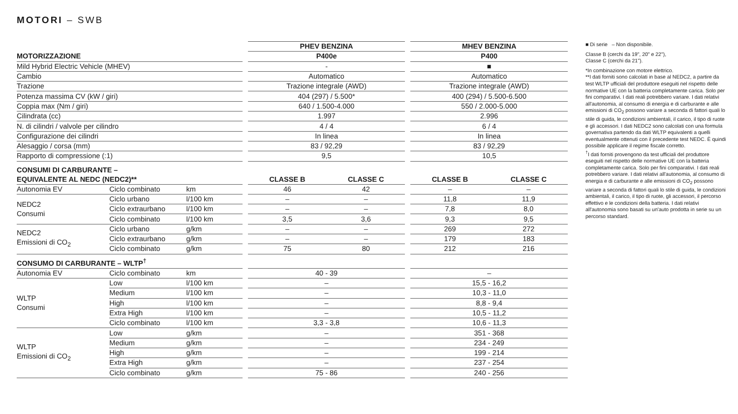MOTORI – SWB
| | | | | PHEV BENZINA | | | MHEV BENZINA | |
| MOTORIZZAZIONE | | | | P400e | | | P400 | |
| Mild Hybrid Electric Vehicle (MHEV) | | | | - | | | ■ | |
| Cambio | | | | Automatico | | | Automatico | |
| Trazione | | | | Trazione integrale (AWD) | | | Trazione integrale (AWD) | |
| Potenza massima CV (kW / giri) | | | | 404 (297) / 5.500* | | | 400 (294) / 5.500-6.500 | |
| Coppia max (Nm / giri) | | | | 640 / 1.500-4.000 | | | 550 / 2.000-5.000 | |
| Cilindrata (cc) | | | | 1.997 | | | 2.996 | |
| N. di cilindri / valvole per cilindro | | | | 4 / 4 | | | 6 / 4 | |
| Configurazione dei cilindri | | | | In linea | | | In linea | |
| Alesaggio / corsa (mm) | | | | 83 / 92,29 | | | 83 / 92,29 | |
| Rapporto di compressione (:1) | | | | 9,5 | | | 10,5 | |
| CONSUMI DI CARBURANTE – EQUIVALENTE AL NEDC (NEDC2)** | | | | CLASSE B | CLASSE C | | CLASSE B | CLASSE C |
| Autonomia EV | Ciclo combinato | km | | 46 | 42 | | – | – |
| NEDC2 Consumi | Ciclo urbano | l/100 km | | – | – | | 11,8 | 11,9 |
| | Ciclo extraurbano | l/100 km | | – | – | | 7,8 | 8,0 |
| | Ciclo combinato | l/100 km | | 3,5 | 3,6 | | 9,3 | 9,5 |
| NEDC2 Emissioni di CO<sub>2</sub> | Ciclo urbano | g/km | | – | – | | 269 | 272 |
| | Ciclo extraurbano | g/km | | – | – | | 179 | 183 |
| | Ciclo combinato | g/km | | 75 | 80 | | 212 | 216 |
| CONSUMO DI CARBURANTE – WLTP<sup>†</sup> | | | | | | | | |
| Autonomia EV | Ciclo combinato | km | | 40 - 39 | | | – | |
| WLTP Consumi | Low | l/100 km | | – | | | 15,5 - 16,2 | |
| | Medium | l/100 km | | – | | | 10,3 - 11,0 | |
| | High | l/100 km | | – | | | 8,8 - 9,4 | |
| | Extra High | l/100 km | | – | | | 10,5 - 11,2 | |
| | Ciclo combinato | l/100 km | | 3,3 - 3,8 | | | 10,6 - 11,3 | |
| WLTP Emissioni di CO<sub>2</sub> | Low | g/km | | – | | | 351 - 368 | |
| | Medium | g/km | | – | | | 234 - 249 | |
| | High | g/km | | – | | | 199 - 214 | |
| | Extra High | g/km | | – | | | 237 - 254 | |
| | Ciclo combinato | g/km | | 75 - 86 | | | 240 - 256 | |
■ Di serie – Non disponibile.
Classe B (cerchi da 19", 20" e 22"),
Classe C (cerchi da 21").
*In combinazione con motore elettrico.
**I dati forniti sono calcolati in base al NEDC2, a partire da test WLTP ufficiali del produttore eseguiti nel rispetto delle normative UE con la batteria completamente carica. Solo per fini comparativi. I dati reali potrebbero variare. I dati relativi all'autonomia, al consumo di energia e di carburante e alle emissioni di CO<sub>2</sub> possono variare a seconda di fattori quali lo stile di guida, le condizioni ambientali, il carico, il tipo di ruote e gli accessori. I dati NEDC2 sono calcolati con una formula governativa partendo da dati WLTP equivalenti a quelli eventualmente ottenuti con il precedente test NEDC. È quindi possibile applicare il regime fiscale corretto.
<sup>†</sup> I dati forniti provengono da test ufficiali del produttore eseguiti nel rispetto delle normative UE con la batteria completamente carica. Solo per fini comparativi. I dati reali potrebbero variare. I dati relativi all'autonomia, al consumo di energia e di carburante e alle emissioni di CO<sub>2</sub> possono variare a seconda di fattori quali lo stile di guida, le condizioni ambientali, il carico, il tipo di ruote, gli accessori, il percorso effettivo e le condizioni della batteria. I dati relativi all'autonomia sono basati su un'auto prodotta in serie su un percorso standard.